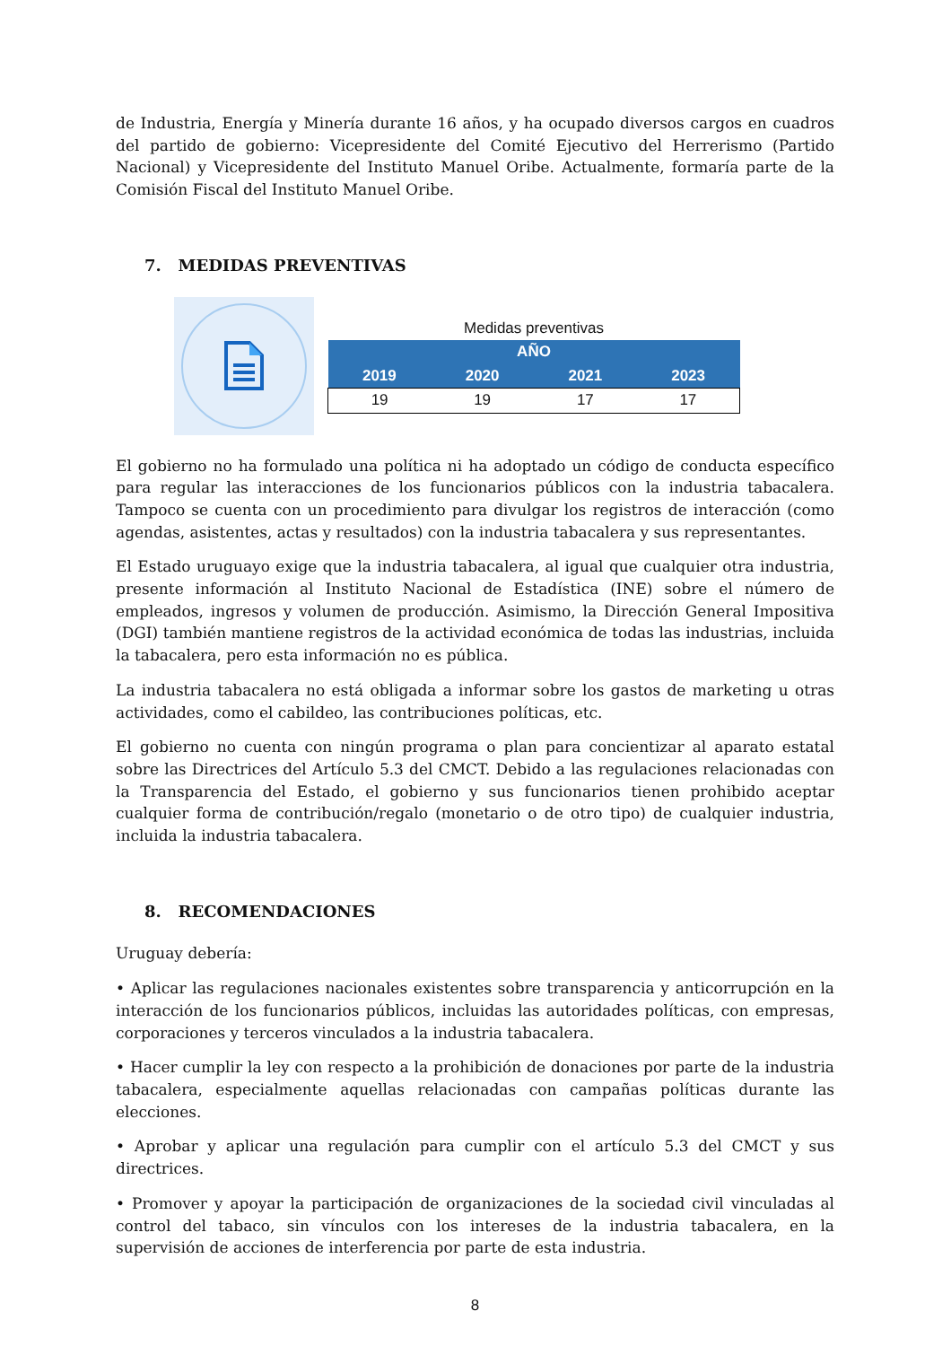de Industria, Energía y Minería durante 16 años, y ha ocupado diversos cargos en cuadros del partido de gobierno: Vicepresidente del Comité Ejecutivo del Herrerismo (Partido Nacional) y Vicepresidente del Instituto Manuel Oribe. Actualmente, formaría parte de la Comisión Fiscal del Instituto Manuel Oribe.
7. MEDIDAS PREVENTIVAS
Medidas preventivas
| AÑO | | | |
| --- | --- | --- | --- |
| 2019 | 2020 | 2021 | 2023 |
| 19 | 19 | 17 | 17 |
El gobierno no ha formulado una política ni ha adoptado un código de conducta específico para regular las interacciones de los funcionarios públicos con la industria tabacalera. Tampoco se cuenta con un procedimiento para divulgar los registros de interacción (como agendas, asistentes, actas y resultados) con la industria tabacalera y sus representantes.
El Estado uruguayo exige que la industria tabacalera, al igual que cualquier otra industria, presente información al Instituto Nacional de Estadística (INE) sobre el número de empleados, ingresos y volumen de producción. Asimismo, la Dirección General Impositiva (DGI) también mantiene registros de la actividad económica de todas las industrias, incluida la tabacalera, pero esta información no es pública.
La industria tabacalera no está obligada a informar sobre los gastos de marketing u otras actividades, como el cabildeo, las contribuciones políticas, etc.
El gobierno no cuenta con ningún programa o plan para concientizar al aparato estatal sobre las Directrices del Artículo 5.3 del CMCT. Debido a las regulaciones relacionadas con la Transparencia del Estado, el gobierno y sus funcionarios tienen prohibido aceptar cualquier forma de contribución/regalo (monetario o de otro tipo) de cualquier industria, incluida la industria tabacalera.
8. RECOMENDACIONES
Uruguay debería:
• Aplicar las regulaciones nacionales existentes sobre transparencia y anticorrupción en la interacción de los funcionarios públicos, incluidas las autoridades políticas, con empresas, corporaciones y terceros vinculados a la industria tabacalera.
• Hacer cumplir la ley con respecto a la prohibición de donaciones por parte de la industria tabacalera, especialmente aquellas relacionadas con campañas políticas durante las elecciones.
• Aprobar y aplicar una regulación para cumplir con el artículo 5.3 del CMCT y sus directrices.
• Promover y apoyar la participación de organizaciones de la sociedad civil vinculadas al control del tabaco, sin vínculos con los intereses de la industria tabacalera, en la supervisión de acciones de interferencia por parte de esta industria.
8